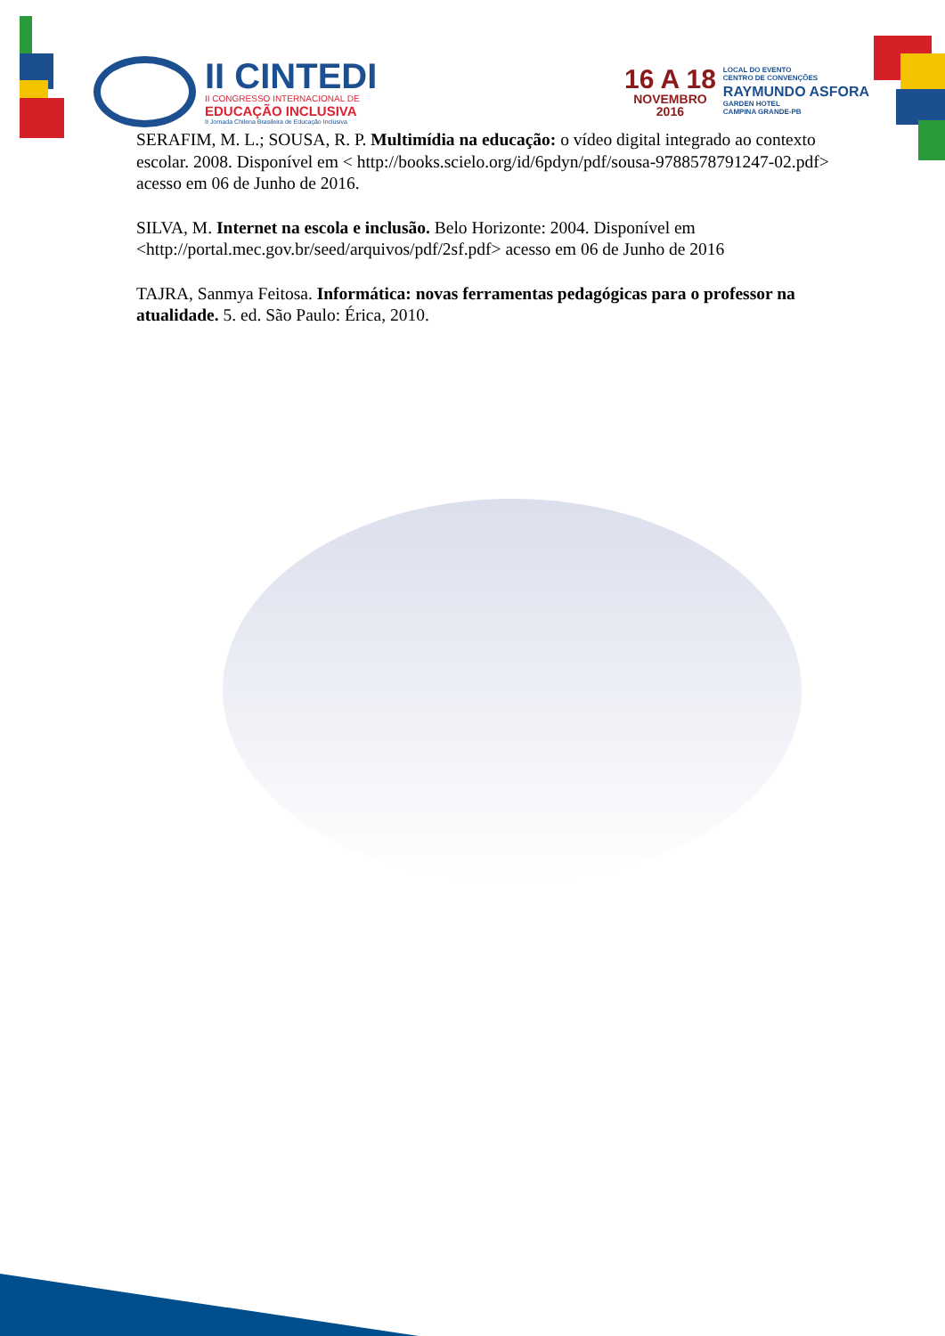II CINTEDI
II CONGRESSO INTERNACIONAL DE
EDUCAÇÃO INCLUSIVA
II Jornada Chilena Brasileira de Educação Inclusiva
16 A 18
NOVEMBRO
2016
LOCAL DO EVENTO
CENTRO DE CONVENÇÕES
RAYMUNDO ASFORA
GARDEN HOTEL
CAMPINA GRANDE-PB
SERAFIM, M. L.; SOUSA, R. P. Multimídia na educação: o vídeo digital integrado ao contexto escolar. 2008. Disponível em < http://books.scielo.org/id/6pdyn/pdf/sousa-9788578791247-02.pdf> acesso em 06 de Junho de 2016.
SILVA, M. Internet na escola e inclusão. Belo Horizonte: 2004. Disponível em <http://portal.mec.gov.br/seed/arquivos/pdf/2sf.pdf> acesso em 06 de Junho de 2016
TAJRA, Sanmya Feitosa. Informática: novas ferramentas pedagógicas para o professor na atualidade. 5. ed. São Paulo: Érica, 2010.